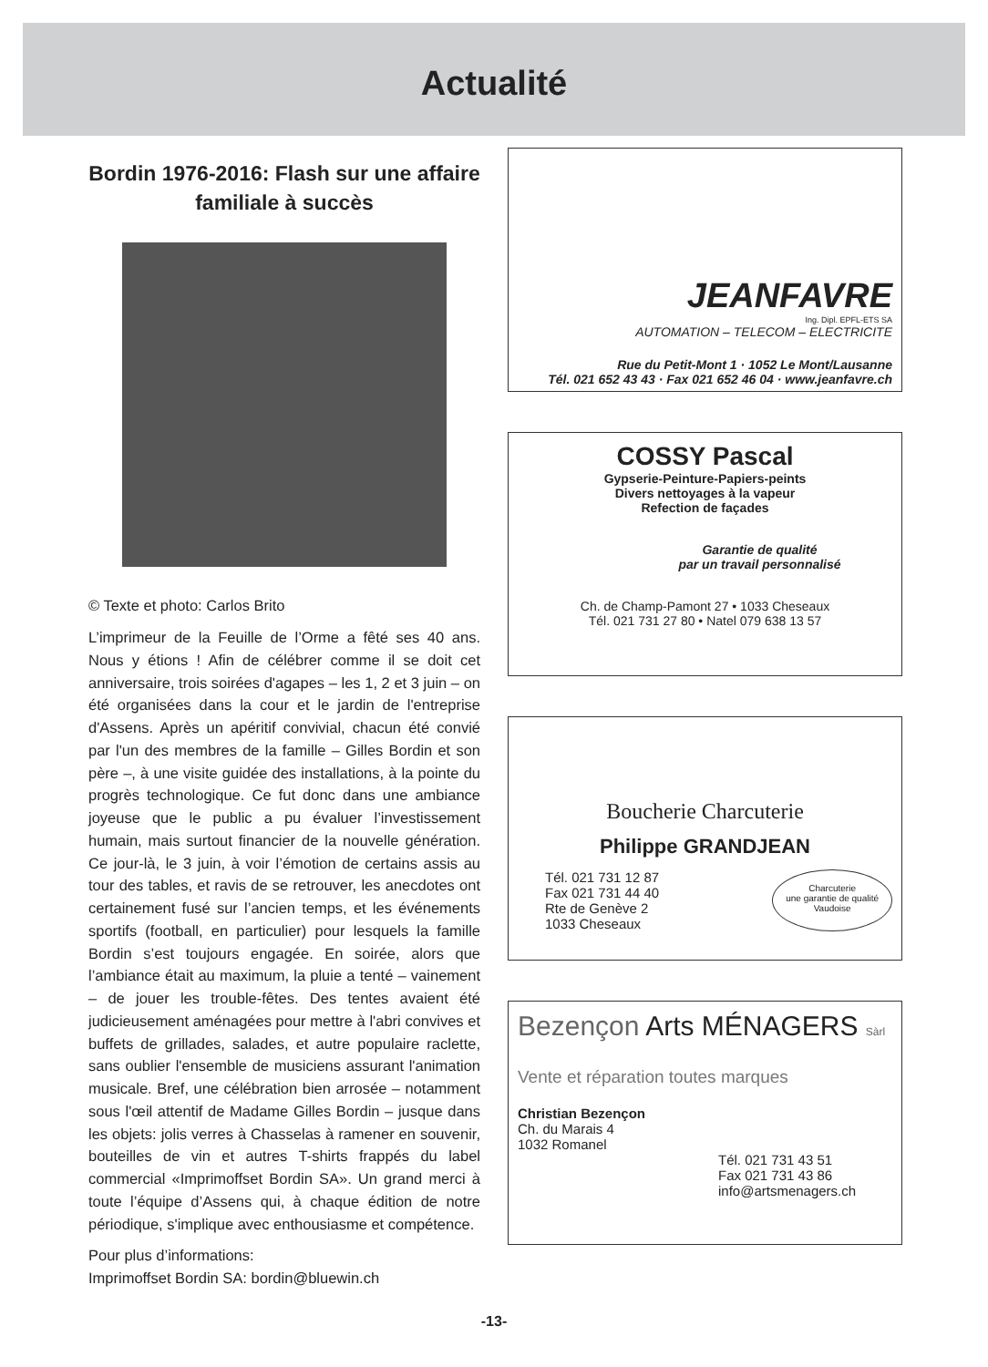Actualité
Bordin 1976-2016: Flash sur une affaire familiale à succès
© Texte et photo: Carlos Brito
L’imprimeur de la Feuille de l’Orme a fêté ses 40 ans. Nous y étions ! Afin de célébrer comme il se doit cet anniversaire, trois soirées d'agapes – les 1, 2 et 3 juin – on été organisées dans la cour et le jardin de l'entreprise d'Assens. Après un apéritif convivial, chacun été convié par l'un des membres de la famille – Gilles Bordin et son père –, à une visite guidée des installations, à la pointe du progrès technologique. Ce fut donc dans une ambiance joyeuse que le public a pu évaluer l’investissement humain, mais surtout financier de la nouvelle génération. Ce jour-là, le 3 juin, à voir l’émotion de certains assis au tour des tables, et ravis de se retrouver, les anecdotes ont certainement fusé sur l’ancien temps, et les événements sportifs (football, en particulier) pour lesquels la famille Bordin s’est toujours engagée. En soirée, alors que l’ambiance était au maximum, la pluie a tenté – vainement – de jouer les trouble-fêtes. Des tentes avaient été judicieusement aménagées pour mettre à l'abri convives et buffets de grillades, salades, et autre populaire raclette, sans oublier l'ensemble de musiciens assurant l'animation musicale. Bref, une célébration bien arrosée – notamment sous l'œil attentif de Madame Gilles Bordin – jusque dans les objets: jolis verres à Chasselas à ramener en souvenir, bouteilles de vin et autres T-shirts frappés du label commercial «Imprimoffset Bordin SA». Un grand merci à toute l’équipe d’Assens qui, à chaque édition de notre périodique, s'implique avec enthousiasme et compétence.
Pour plus d’informations:
Imprimoffset Bordin SA: bordin@bluewin.ch
JEANFAVRE
Ing. Dipl. EPFL-ETS SA
AUTOMATION – TELECOM – ELECTRICITE
Rue du Petit-Mont 1 · 1052 Le Mont/Lausanne
Tél. 021 652 43 43 · Fax 021 652 46 04 · www.jeanfavre.ch
COSSY Pascal
Gypserie-Peinture-Papiers-peints
Divers nettoyages à la vapeur
Refection de façades
Garantie de qualité
par un travail personnalisé
Ch. de Champ-Pamont 27 • 1033 Cheseaux
Tél. 021 731 27 80 • Natel 079 638 13 57
Boucherie Charcuterie
Philippe GRANDJEAN
Tél. 021 731 12 87
Fax 021 731 44 40
Rte de Genève 2
1033 Cheseaux
Charcuterie
une garantie de qualité
Vaudoise
Bezençon Arts MÉNAGERS Sàrl
Vente et réparation toutes marques
Christian Bezençon
Ch. du Marais 4
1032 Romanel
Tél. 021 731 43 51
Fax 021 731 43 86
info@artsmenagers.ch
-13-